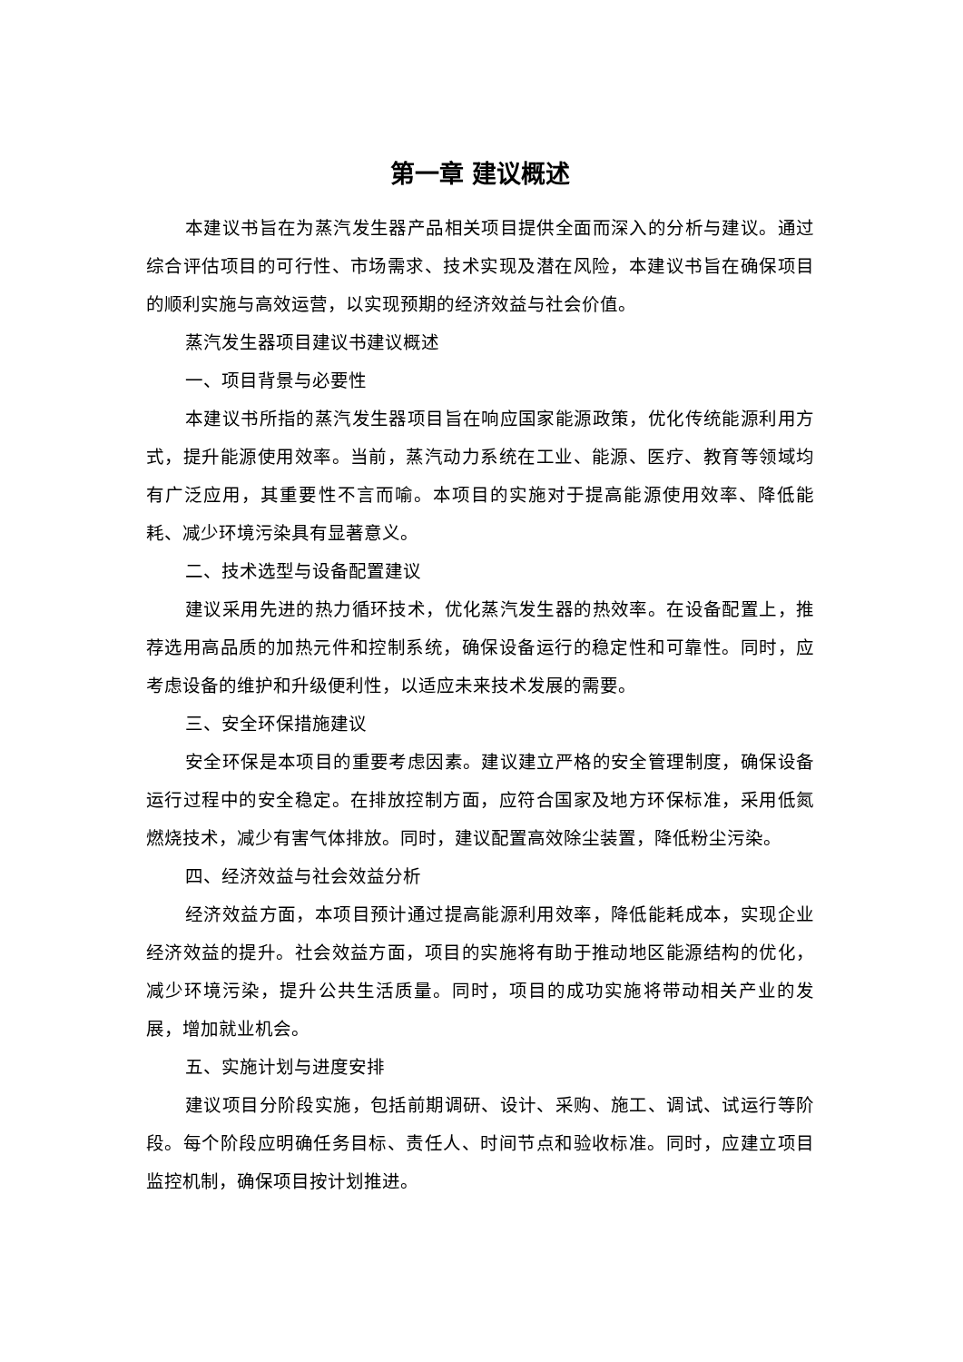第一章 建议概述
本建议书旨在为蒸汽发生器产品相关项目提供全面而深入的分析与建议。通过综合评估项目的可行性、市场需求、技术实现及潜在风险，本建议书旨在确保项目的顺利实施与高效运营，以实现预期的经济效益与社会价值。
蒸汽发生器项目建议书建议概述
一、项目背景与必要性
本建议书所指的蒸汽发生器项目旨在响应国家能源政策，优化传统能源利用方式，提升能源使用效率。当前，蒸汽动力系统在工业、能源、医疗、教育等领域均有广泛应用，其重要性不言而喻。本项目的实施对于提高能源使用效率、降低能耗、减少环境污染具有显著意义。
二、技术选型与设备配置建议
建议采用先进的热力循环技术，优化蒸汽发生器的热效率。在设备配置上，推荐选用高品质的加热元件和控制系统，确保设备运行的稳定性和可靠性。同时，应考虑设备的维护和升级便利性，以适应未来技术发展的需要。
三、安全环保措施建议
安全环保是本项目的重要考虑因素。建议建立严格的安全管理制度，确保设备运行过程中的安全稳定。在排放控制方面，应符合国家及地方环保标准，采用低氮燃烧技术，减少有害气体排放。同时，建议配置高效除尘装置，降低粉尘污染。
四、经济效益与社会效益分析
经济效益方面，本项目预计通过提高能源利用效率，降低能耗成本，实现企业经济效益的提升。社会效益方面，项目的实施将有助于推动地区能源结构的优化，减少环境污染，提升公共生活质量。同时，项目的成功实施将带动相关产业的发展，增加就业机会。
五、实施计划与进度安排
建议项目分阶段实施，包括前期调研、设计、采购、施工、调试、试运行等阶段。每个阶段应明确任务目标、责任人、时间节点和验收标准。同时，应建立项目监控机制，确保项目按计划推进。